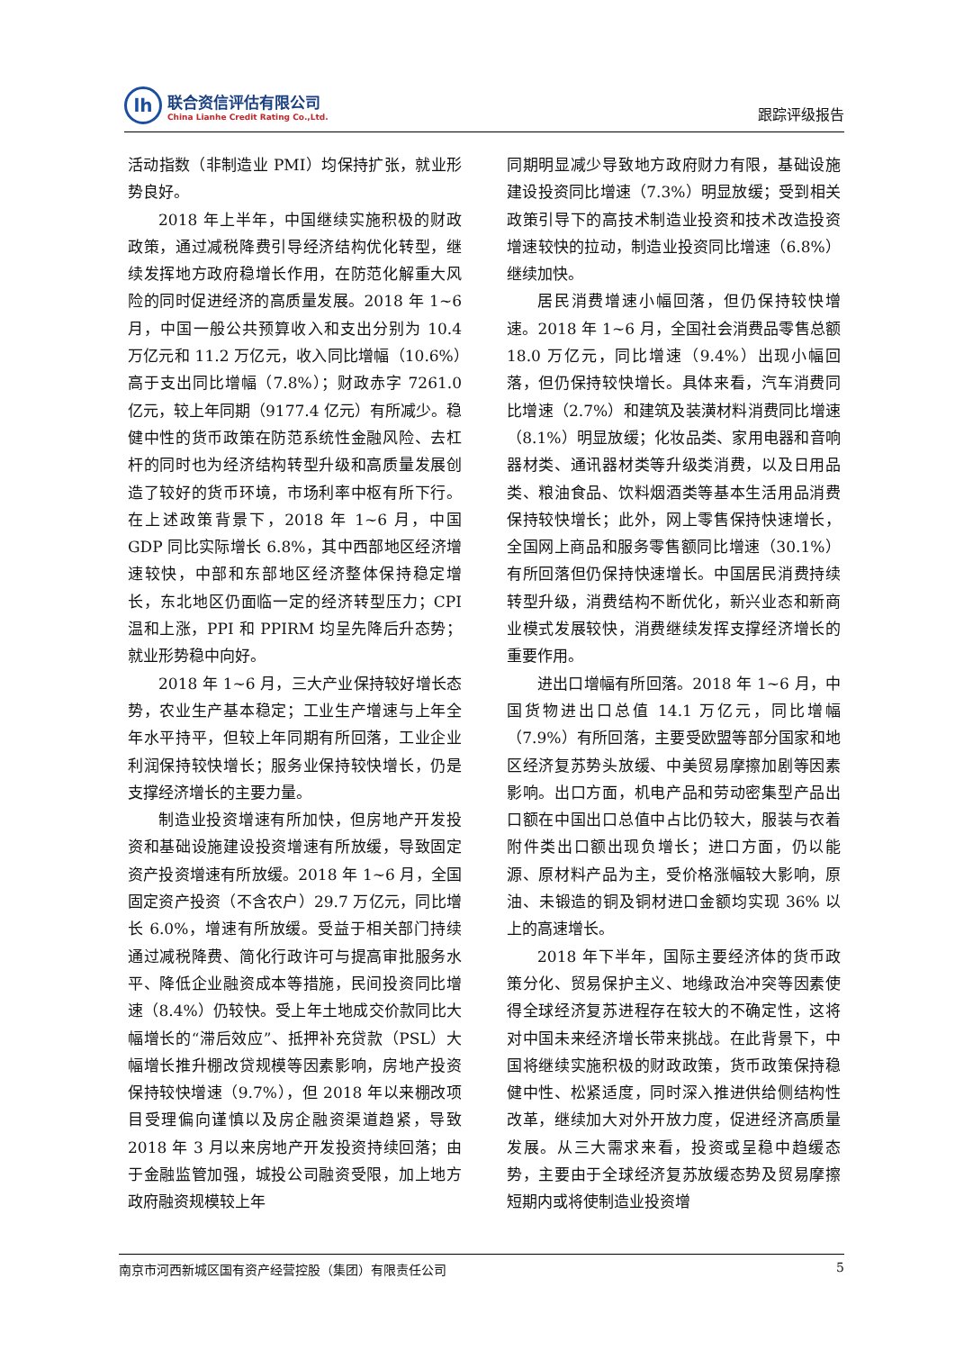lh
联合资信评估有限公司
China Lianhe Credit Rating Co.,Ltd.
跟踪评级报告
活动指数（非制造业 PMI）均保持扩张，就业形势良好。
2018 年上半年，中国继续实施积极的财政政策，通过减税降费引导经济结构优化转型，继续发挥地方政府稳增长作用，在防范化解重大风险的同时促进经济的高质量发展。2018 年 1~6 月，中国一般公共预算收入和支出分别为 10.4 万亿元和 11.2 万亿元，收入同比增幅（10.6%）高于支出同比增幅（7.8%）；财政赤字 7261.0 亿元，较上年同期（9177.4 亿元）有所减少。稳健中性的货币政策在防范系统性金融风险、去杠杆的同时也为经济结构转型升级和高质量发展创造了较好的货币环境，市场利率中枢有所下行。在上述政策背景下，2018 年 1~6 月，中国 GDP 同比实际增长 6.8%，其中西部地区经济增速较快，中部和东部地区经济整体保持稳定增长，东北地区仍面临一定的经济转型压力；CPI 温和上涨，PPI 和 PPIRM 均呈先降后升态势；就业形势稳中向好。
2018 年 1~6 月，三大产业保持较好增长态势，农业生产基本稳定；工业生产增速与上年全年水平持平，但较上年同期有所回落，工业企业利润保持较快增长；服务业保持较快增长，仍是支撑经济增长的主要力量。
制造业投资增速有所加快，但房地产开发投资和基础设施建设投资增速有所放缓，导致固定资产投资增速有所放缓。2018 年 1~6 月，全国固定资产投资（不含农户）29.7 万亿元，同比增长 6.0%，增速有所放缓。受益于相关部门持续通过减税降费、简化行政许可与提高审批服务水平、降低企业融资成本等措施，民间投资同比增速（8.4%）仍较快。受上年土地成交价款同比大幅增长的“滞后效应”、抵押补充贷款（PSL）大幅增长推升棚改贷规模等因素影响，房地产投资保持较快增速（9.7%），但 2018 年以来棚改项目受理偏向谨慎以及房企融资渠道趋紧，导致 2018 年 3 月以来房地产开发投资持续回落；由于金融监管加强，城投公司融资受限，加上地方政府融资规模较上年
同期明显减少导致地方政府财力有限，基础设施建设投资同比增速（7.3%）明显放缓；受到相关政策引导下的高技术制造业投资和技术改造投资增速较快的拉动，制造业投资同比增速（6.8%）继续加快。
居民消费增速小幅回落，但仍保持较快增速。2018 年 1~6 月，全国社会消费品零售总额 18.0 万亿元，同比增速（9.4%）出现小幅回落，但仍保持较快增长。具体来看，汽车消费同比增速（2.7%）和建筑及装潢材料消费同比增速（8.1%）明显放缓；化妆品类、家用电器和音响器材类、通讯器材类等升级类消费，以及日用品类、粮油食品、饮料烟酒类等基本生活用品消费保持较快增长；此外，网上零售保持快速增长，全国网上商品和服务零售额同比增速（30.1%）有所回落但仍保持快速增长。中国居民消费持续转型升级，消费结构不断优化，新兴业态和新商业模式发展较快，消费继续发挥支撑经济增长的重要作用。
进出口增幅有所回落。2018 年 1~6 月，中国货物进出口总值 14.1 万亿元，同比增幅（7.9%）有所回落，主要受欧盟等部分国家和地区经济复苏势头放缓、中美贸易摩擦加剧等因素影响。出口方面，机电产品和劳动密集型产品出口额在中国出口总值中占比仍较大，服装与衣着附件类出口额出现负增长；进口方面，仍以能源、原材料产品为主，受价格涨幅较大影响，原油、未锻造的铜及铜材进口金额均实现 36% 以上的高速增长。
2018 年下半年，国际主要经济体的货币政策分化、贸易保护主义、地缘政治冲突等因素使得全球经济复苏进程存在较大的不确定性，这将对中国未来经济增长带来挑战。在此背景下，中国将继续实施积极的财政政策，货币政策保持稳健中性、松紧适度，同时深入推进供给侧结构性改革，继续加大对外开放力度，促进经济高质量发展。从三大需求来看，投资或呈稳中趋缓态势，主要由于全球经济复苏放缓态势及贸易摩擦短期内或将使制造业投资增
南京市河西新城区国有资产经营控股（集团）有限责任公司 5